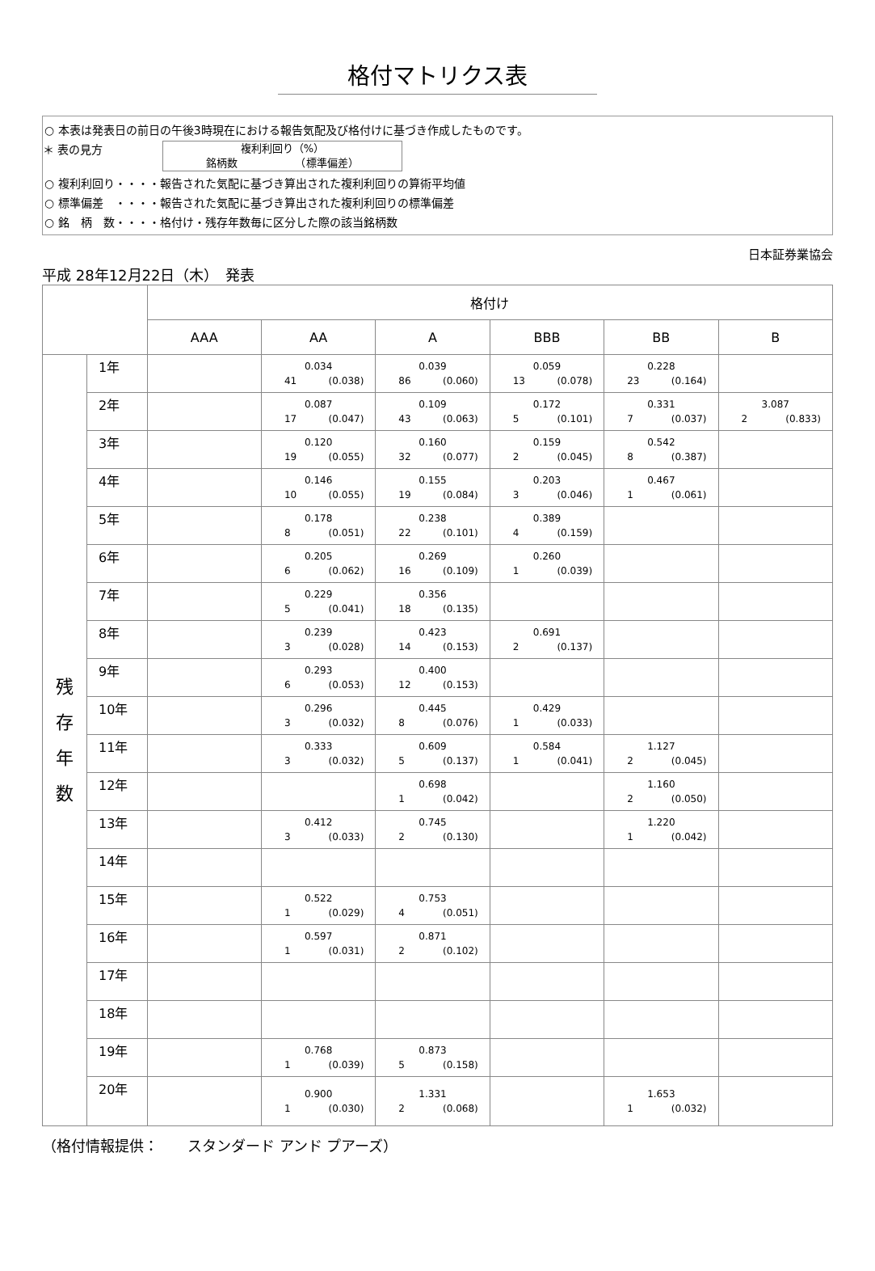格付マトリクス表
○ 本表は発表日の前日の午後3時現在における報告気配及び格付けに基づき作成したものです。
＊ 表の見方
複利利回り（%）
銘柄数　　　　　　（標準偏差）
○ 複利利回り・・・・報告された気配に基づき算出された複利利回りの算術平均値
○ 標準偏差　・・・・報告された気配に基づき算出された複利利回りの標準偏差
○ 銘　柄　数・・・・格付け・残存年数毎に区分した際の該当銘柄数
日本証券業協会
平成 28年12月22日（木）　発表
| | | 格付け | | | | | |
| --- | --- | --- | --- | --- | --- | --- | --- |
| | | AAA | AA | A | BBB | BB | B |
| 残 存 年 数 | 1年 | | 0.034 41 (0.038) | 0.039 86 (0.060) | 0.059 13 (0.078) | 0.228 23 (0.164) | |
| | 2年 | | 0.087 17 (0.047) | 0.109 43 (0.063) | 0.172 5 (0.101) | 0.331 7 (0.037) | 3.087 2 (0.833) |
| | 3年 | | 0.120 19 (0.055) | 0.160 32 (0.077) | 0.159 2 (0.045) | 0.542 8 (0.387) | |
| | 4年 | | 0.146 10 (0.055) | 0.155 19 (0.084) | 0.203 3 (0.046) | 0.467 1 (0.061) | |
| | 5年 | | 0.178 8 (0.051) | 0.238 22 (0.101) | 0.389 4 (0.159) | | |
| | 6年 | | 0.205 6 (0.062) | 0.269 16 (0.109) | 0.260 1 (0.039) | | |
| | 7年 | | 0.229 5 (0.041) | 0.356 18 (0.135) | | | |
| | 8年 | | 0.239 3 (0.028) | 0.423 14 (0.153) | 0.691 2 (0.137) | | |
| | 9年 | | 0.293 6 (0.053) | 0.400 12 (0.153) | | | |
| | 10年 | | 0.296 3 (0.032) | 0.445 8 (0.076) | 0.429 1 (0.033) | | |
| | 11年 | | 0.333 3 (0.032) | 0.609 5 (0.137) | 0.584 1 (0.041) | 1.127 2 (0.045) | |
| | 12年 | | | 0.698 1 (0.042) | | 1.160 2 (0.050) | |
| | 13年 | | 0.412 3 (0.033) | 0.745 2 (0.130) | | 1.220 1 (0.042) | |
| | 14年 | | | | | | |
| | 15年 | | 0.522 1 (0.029) | 0.753 4 (0.051) | | | |
| | 16年 | | 0.597 1 (0.031) | 0.871 2 (0.102) | | | |
| | 17年 | | | | | | |
| | 18年 | | | | | | |
| | 19年 | | 0.768 1 (0.039) | 0.873 5 (0.158) | | | |
| | 20年 | | 0.900 1 (0.030) | 1.331 2 (0.068) | | 1.653 1 (0.032) | |
（格付情報提供：　　スタンダード アンド プアーズ）